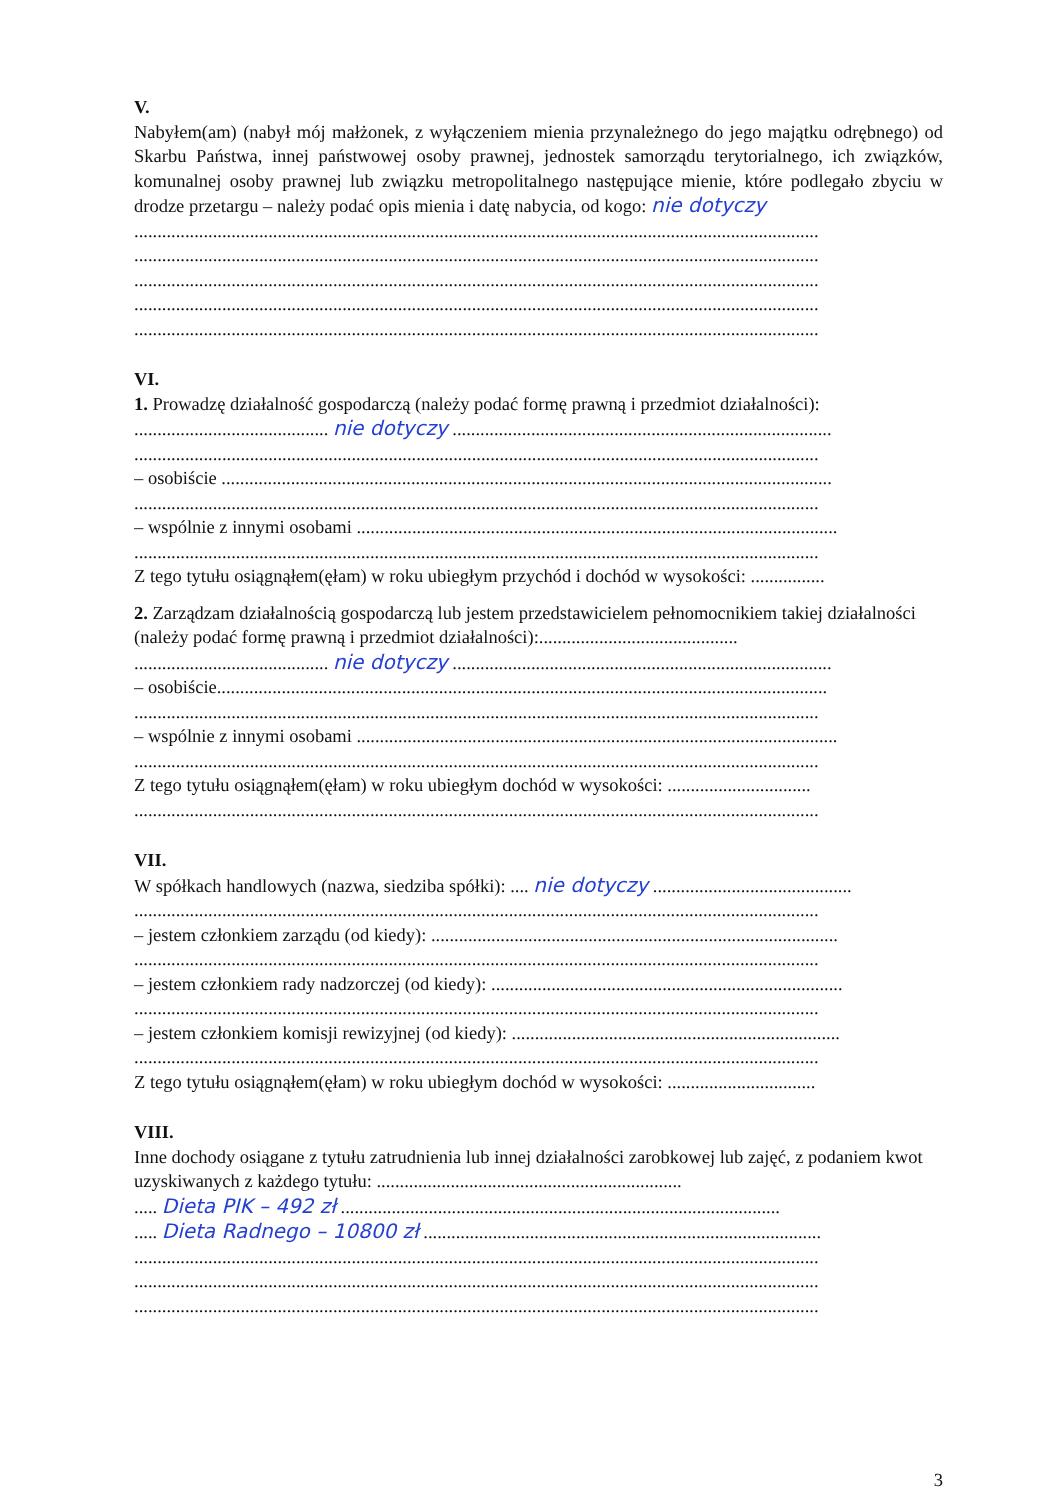V.
Nabyłem(am) (nabył mój małżonek, z wyłączeniem mienia przynależnego do jego majątku odrębnego) od Skarbu Państwa, innej państwowej osoby prawnej, jednostek samorządu terytorialnego, ich związków, komunalnej osoby prawnej lub związku metropolitalnego następujące mienie, które podlegało zbyciu w drodze przetargu – należy podać opis mienia i datę nabycia, od kogo: nie dotyczy
....................................................................................................................................................
....................................................................................................................................................
....................................................................................................................................................
....................................................................................................................................................
....................................................................................................................................................
VI.
1. Prowadzę działalność gospodarczą (należy podać formę prawną i przedmiot działalności):
.......................................... nie dotyczy ..................................................................................
....................................................................................................................................................
– osobiście ....................................................................................................................................
....................................................................................................................................................
– wspólnie z innymi osobami ........................................................................................................
....................................................................................................................................................
Z tego tytułu osiągnąłem(ęłam) w roku ubiegłym przychód i dochód w wysokości: ................
2. Zarządzam działalnością gospodarczą lub jestem przedstawicielem pełnomocnikiem takiej działalności (należy podać formę prawną i przedmiot działalności):...........................................
.......................................... nie dotyczy ..................................................................................
– osobiście....................................................................................................................................
....................................................................................................................................................
– wspólnie z innymi osobami ........................................................................................................
....................................................................................................................................................
Z tego tytułu osiągnąłem(ęłam) w roku ubiegłym dochód w wysokości: ...............................
....................................................................................................................................................
VII.
W spółkach handlowych (nazwa, siedziba spółki): .... nie dotyczy ...........................................
....................................................................................................................................................
– jestem członkiem zarządu (od kiedy): ........................................................................................
....................................................................................................................................................
– jestem członkiem rady nadzorczej (od kiedy): ............................................................................
....................................................................................................................................................
– jestem członkiem komisji rewizyjnej (od kiedy): .......................................................................
....................................................................................................................................................
Z tego tytułu osiągnąłem(ęłam) w roku ubiegłym dochód w wysokości: ................................
VIII.
Inne dochody osiągane z tytułu zatrudnienia lub innej działalności zarobkowej lub zajęć, z podaniem kwot uzyskiwanych z każdego tytułu: ..................................................................
..... Dieta PIK – 492 zł ...............................................................................................
..... Dieta Radnego – 10800 zł ......................................................................................
....................................................................................................................................................
....................................................................................................................................................
....................................................................................................................................................
3